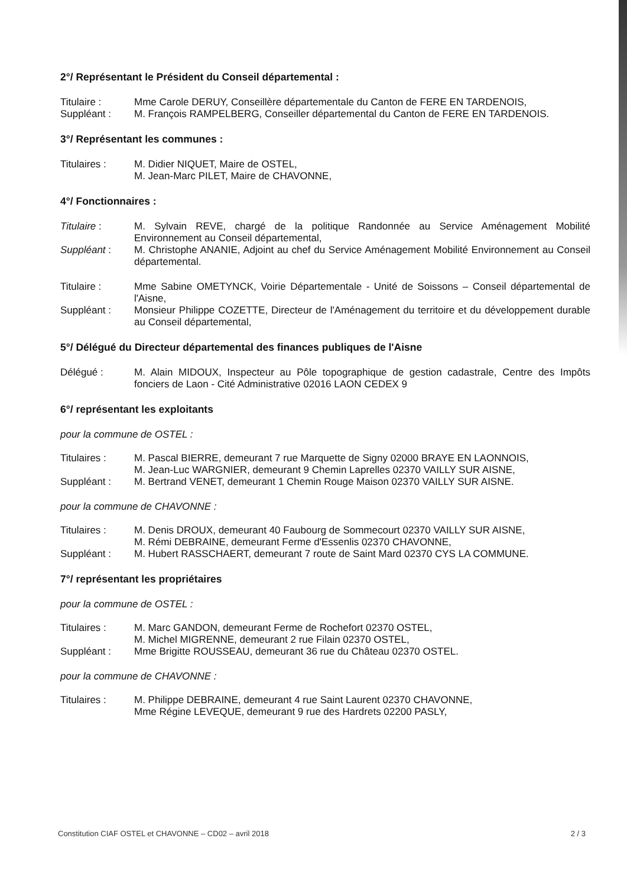2°/ Représentant le Président du Conseil départemental :
Titulaire : Mme Carole DERUY, Conseillère départementale du Canton de FERE EN TARDENOIS,
Suppléant : M. François RAMPELBERG, Conseiller départemental du Canton de FERE EN TARDENOIS.
3°/ Représentant les communes :
Titulaires : M. Didier NIQUET, Maire de OSTEL,
M. Jean-Marc PILET, Maire de CHAVONNE,
4°/ Fonctionnaires :
Titulaire : M. Sylvain REVE, chargé de la politique Randonnée au Service Aménagement Mobilité Environnement au Conseil départemental,
Suppléant : M. Christophe ANANIE, Adjoint au chef du Service Aménagement Mobilité Environnement au Conseil départemental.
Titulaire : Mme Sabine OMETYNCK, Voirie Départementale - Unité de Soissons – Conseil départemental de l'Aisne,
Suppléant : Monsieur Philippe COZETTE, Directeur de l'Aménagement du territoire et du développement durable au Conseil départemental,
5°/ Délégué du Directeur départemental des finances publiques de l'Aisne
Délégué : M. Alain MIDOUX, Inspecteur au Pôle topographique de gestion cadastrale, Centre des Impôts fonciers de Laon - Cité Administrative 02016 LAON CEDEX 9
6°/ représentant les exploitants
pour la commune de OSTEL :
Titulaires : M. Pascal BIERRE, demeurant 7 rue Marquette de Signy 02000 BRAYE EN LAONNOIS,
M. Jean-Luc WARGNIER, demeurant 9 Chemin Laprelles 02370 VAILLY SUR AISNE,
Suppléant : M. Bertrand VENET, demeurant 1 Chemin Rouge Maison 02370 VAILLY SUR AISNE.
pour la commune de CHAVONNE :
Titulaires : M. Denis DROUX, demeurant 40 Faubourg de Sommecourt 02370 VAILLY SUR AISNE,
M. Rémi DEBRAINE, demeurant Ferme d'Essenlis 02370 CHAVONNE,
Suppléant : M. Hubert RASSCHAERT, demeurant 7 route de Saint Mard 02370 CYS LA COMMUNE.
7°/ représentant les propriétaires
pour la commune de OSTEL :
Titulaires : M. Marc GANDON, demeurant Ferme de Rochefort 02370 OSTEL,
M. Michel MIGRENNE, demeurant 2 rue Filain 02370 OSTEL,
Suppléant : Mme Brigitte ROUSSEAU, demeurant 36 rue du Château 02370 OSTEL.
pour la commune de CHAVONNE :
Titulaires : M. Philippe DEBRAINE, demeurant 4 rue Saint Laurent 02370 CHAVONNE,
Mme Régine LEVEQUE, demeurant 9 rue des Hardrets 02200 PASLY,
Constitution CIAF OSTEL et CHAVONNE – CD02 – avril 2018 2 / 3